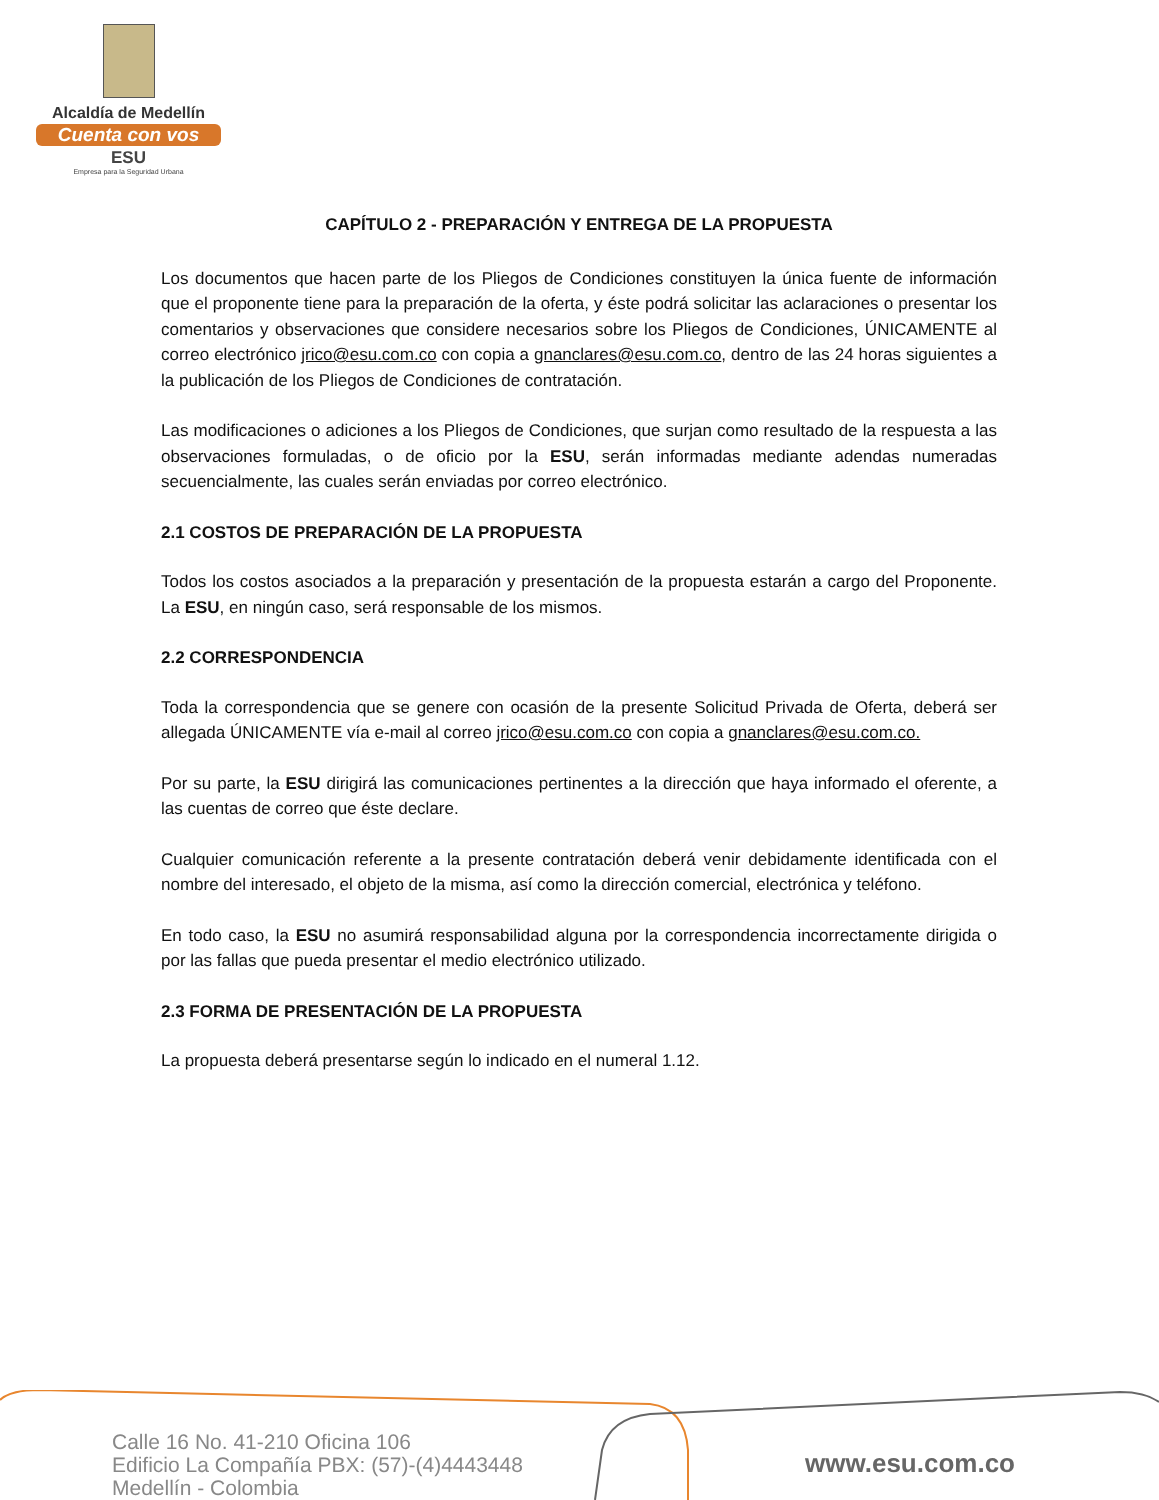Alcaldía de Medellín
Cuenta con vos
ESU
Empresa para la Seguridad Urbana
CAPÍTULO 2 - PREPARACIÓN Y ENTREGA DE LA PROPUESTA
Los documentos que hacen parte de los Pliegos de Condiciones constituyen la única fuente de información que el proponente tiene para la preparación de la oferta, y éste podrá solicitar las aclaraciones o presentar los comentarios y observaciones que considere necesarios sobre los Pliegos de Condiciones, ÚNICAMENTE al correo electrónico jrico@esu.com.co con copia a gnanclares@esu.com.co, dentro de las 24 horas siguientes a la publicación de los Pliegos de Condiciones de contratación.
Las modificaciones o adiciones a los Pliegos de Condiciones, que surjan como resultado de la respuesta a las observaciones formuladas, o de oficio por la ESU, serán informadas mediante adendas numeradas secuencialmente, las cuales serán enviadas por correo electrónico.
2.1 COSTOS DE PREPARACIÓN DE LA PROPUESTA
Todos los costos asociados a la preparación y presentación de la propuesta estarán a cargo del Proponente. La ESU, en ningún caso, será responsable de los mismos.
2.2 CORRESPONDENCIA
Toda la correspondencia que se genere con ocasión de la presente Solicitud Privada de Oferta, deberá ser allegada ÚNICAMENTE vía e-mail al correo jrico@esu.com.co con copia a gnanclares@esu.com.co.
Por su parte, la ESU dirigirá las comunicaciones pertinentes a la dirección que haya informado el oferente, a las cuentas de correo que éste declare.
Cualquier comunicación referente a la presente contratación deberá venir debidamente identificada con el nombre del interesado, el objeto de la misma, así como la dirección comercial, electrónica y teléfono.
En todo caso, la ESU no asumirá responsabilidad alguna por la correspondencia incorrectamente dirigida o por las fallas que pueda presentar el medio electrónico utilizado.
2.3 FORMA DE PRESENTACIÓN DE LA PROPUESTA
La propuesta deberá presentarse según lo indicado en el numeral 1.12.
Calle 16 No. 41-210 Oficina 106
Edificio La Compañía PBX: (57)-(4)4443448
Medellín - Colombia
www.esu.com.co